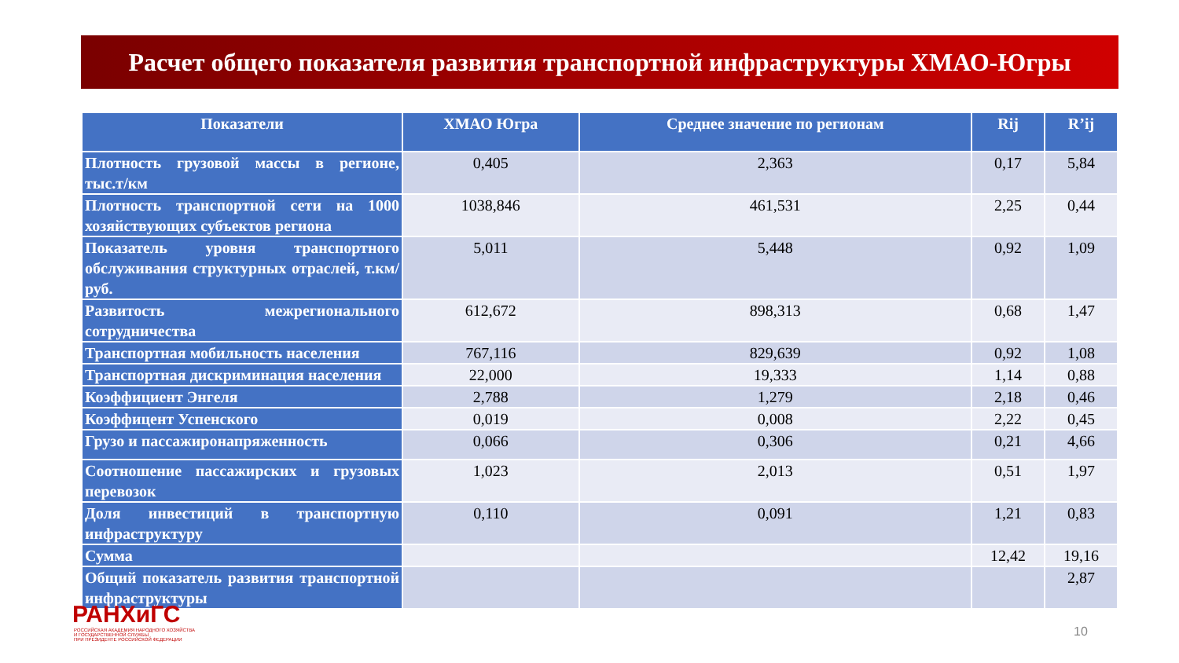Расчет общего показателя развития транспортной инфраструктуры ХМАО-Югры
| Показатели | ХМАО Югра | Среднее значение по регионам | Rij | R’ij |
| --- | --- | --- | --- | --- |
| Плотность грузовой массы в регионе, тыс.т/км | 0,405 | 2,363 | 0,17 | 5,84 |
| Плотность транспортной сети на 1000 хозяйствующих субъектов региона | 1038,846 | 461,531 | 2,25 | 0,44 |
| Показатель уровня транспортного обслуживания структурных отраслей, т.км/руб. | 5,011 | 5,448 | 0,92 | 1,09 |
| Развитость межрегионального сотрудничества | 612,672 | 898,313 | 0,68 | 1,47 |
| Транспортная мобильность населения | 767,116 | 829,639 | 0,92 | 1,08 |
| Транспортная дискриминация населения | 22,000 | 19,333 | 1,14 | 0,88 |
| Коэффициент Энгеля | 2,788 | 1,279 | 2,18 | 0,46 |
| Коэффицент Успенского | 0,019 | 0,008 | 2,22 | 0,45 |
| Грузо и пассажиронапряженность | 0,066 | 0,306 | 0,21 | 4,66 |
| Соотношение пассажирских и грузовых перевозок | 1,023 | 2,013 | 0,51 | 1,97 |
| Доля инвестиций в транспортную инфраструктуру | 0,110 | 0,091 | 1,21 | 0,83 |
| Сумма | | | 12,42 | 19,16 |
| Общий показатель развития транспортной инфраструктуры | | | | 2,87 |
РАНХиГС
РОССИЙСКАЯ АКАДЕМИЯ НАРОДНОГО ХОЗЯЙСТВА
И ГОСУДАРСТВЕННОЙ СЛУЖБЫ
ПРИ ПРЕЗИДЕНТЕ РОССИЙСКОЙ ФЕДЕРАЦИИ
10